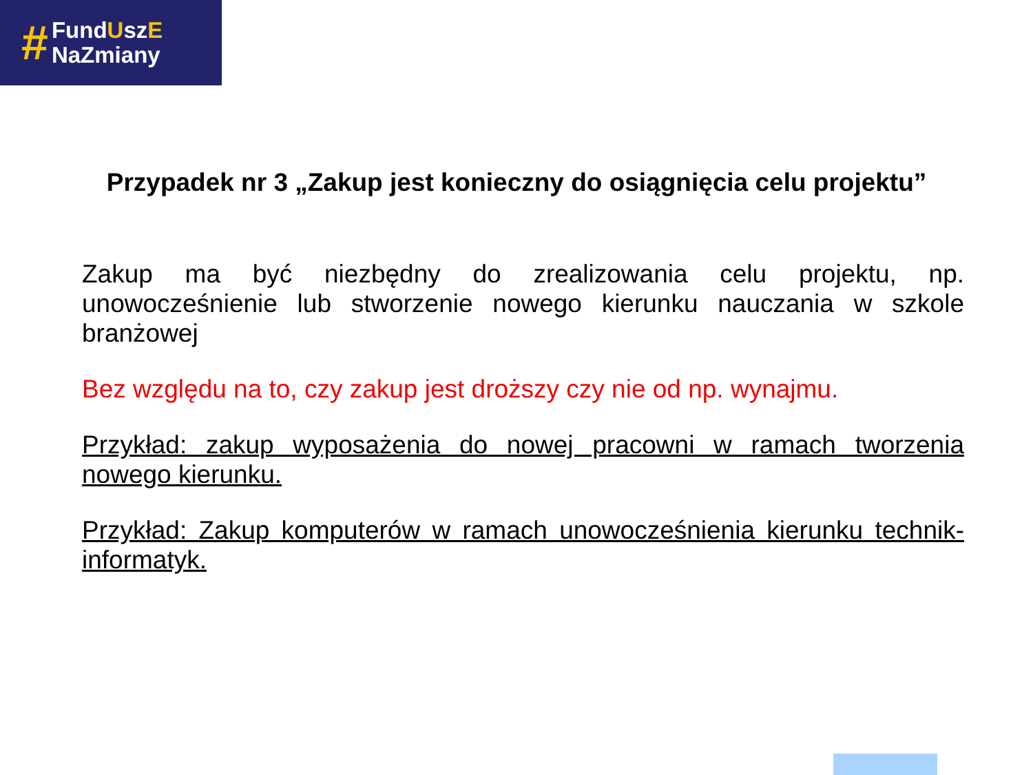#
FundUszE
NaZmiany
Przypadek nr 3 „Zakup jest konieczny do osiągnięcia celu projektu”
Zakup ma być niezbędny do zrealizowania celu projektu, np. unowocześnienie lub stworzenie nowego kierunku nauczania w szkole branżowej
Bez względu na to, czy zakup jest droższy czy nie od np. wynajmu.
Przykład: zakup wyposażenia do nowej pracowni w ramach tworzenia nowego kierunku.
Przykład: Zakup komputerów w ramach unowocześnienia kierunku technik-informatyk.